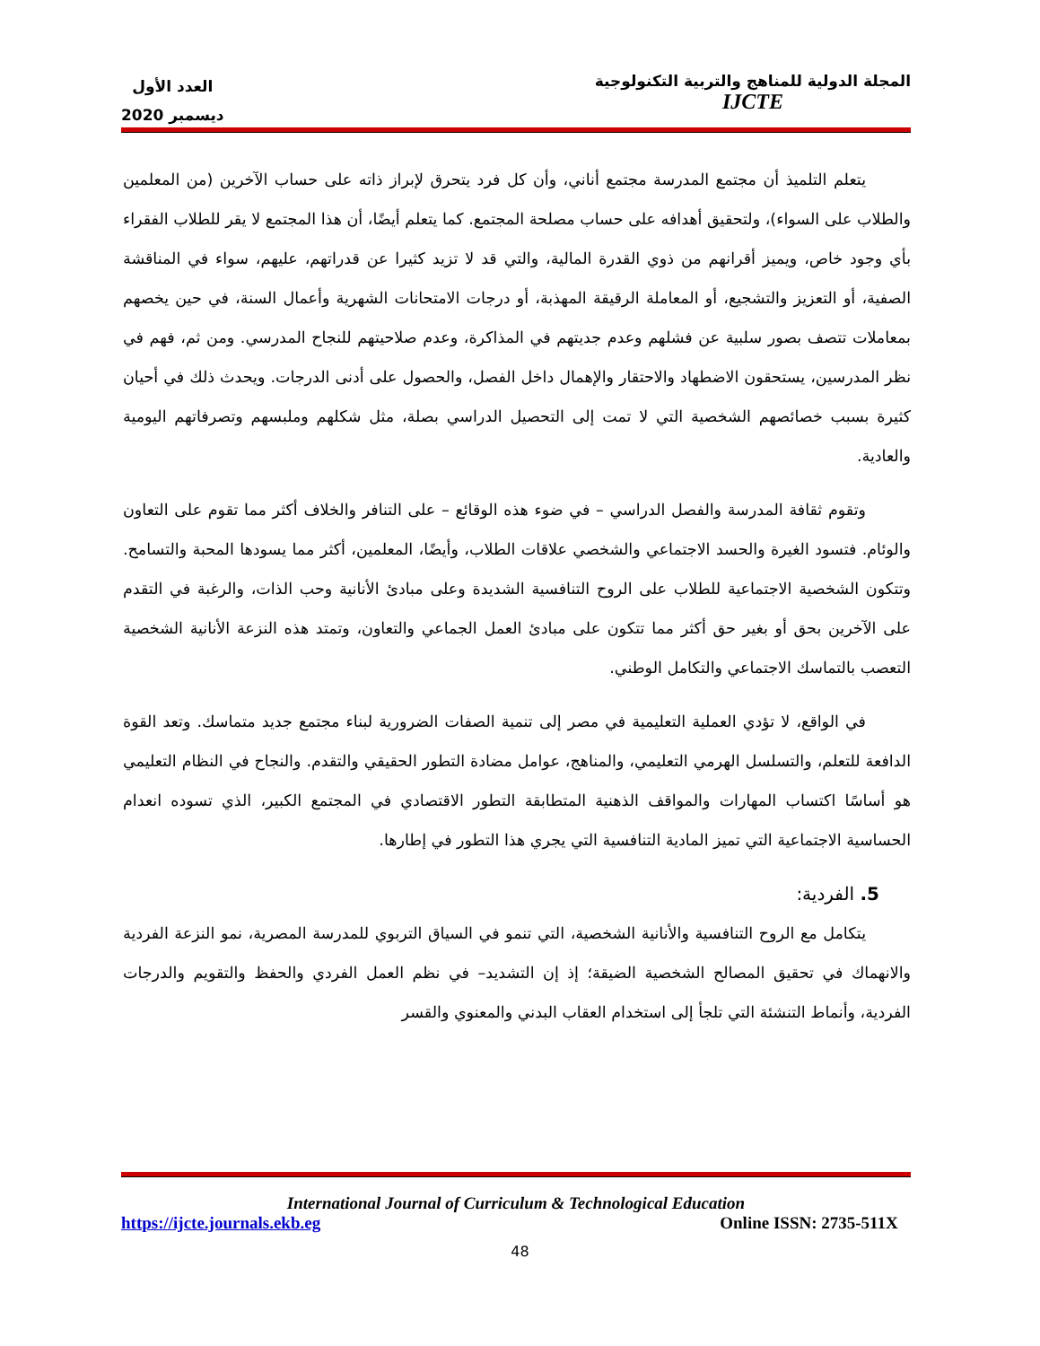المجلة الدولية للمناهج والتربية التكنولوجية
IJCTE
العدد الأول
ديسمبر 2020
يتعلم التلميذ أن مجتمع المدرسة مجتمع أناني، وأن كل فرد يتحرق لإبراز ذاته على حساب الآخرين (من المعلمين والطلاب على السواء)، ولتحقيق أهدافه على حساب مصلحة المجتمع. كما يتعلم أيضًا، أن هذا المجتمع لا يقر للطلاب الفقراء بأي وجود خاص، ويميز أقرانهم من ذوي القدرة المالية، والتي قد لا تزيد كثيرا عن قدراتهم، عليهم، سواء في المناقشة الصفية، أو التعزيز والتشجيع، أو المعاملة الرقيقة المهذبة، أو درجات الامتحانات الشهرية وأعمال السنة، في حين يخصهم بمعاملات تتصف بصور سلبية عن فشلهم وعدم جديتهم في المذاكرة، وعدم صلاحيتهم للنجاح المدرسي. ومن ثم، فهم في نظر المدرسين، يستحقون الاضطهاد والاحتقار والإهمال داخل الفصل، والحصول على أدنى الدرجات. ويحدث ذلك في أحيان كثيرة بسبب خصائصهم الشخصية التي لا تمت إلى التحصيل الدراسي بصلة، مثل شكلهم وملبسهم وتصرفاتهم اليومية والعادية.
وتقوم ثقافة المدرسة والفصل الدراسي – في ضوء هذه الوقائع – على التنافر والخلاف أكثر مما تقوم على التعاون والوئام. فتسود الغيرة والحسد الاجتماعي والشخصي علاقات الطلاب، وأيضًا، المعلمين، أكثر مما يسودها المحبة والتسامح. وتتكون الشخصية الاجتماعية للطلاب على الروح التنافسية الشديدة وعلى مبادئ الأنانية وحب الذات، والرغبة في التقدم على الآخرين بحق أو بغير حق أكثر مما تتكون على مبادئ العمل الجماعي والتعاون، وتمتد هذه النزعة الأنانية الشخصية التعصب بالتماسك الاجتماعي والتكامل الوطني.
في الواقع، لا تؤدي العملية التعليمية في مصر إلى تنمية الصفات الضرورية لبناء مجتمع جديد متماسك. وتعد القوة الدافعة للتعلم، والتسلسل الهرمي التعليمي، والمناهج، عوامل مضادة التطور الحقيقي والتقدم. والنجاح في النظام التعليمي هو أساسًا اكتساب المهارات والمواقف الذهنية المتطابقة التطور الاقتصادي في المجتمع الكبير، الذي تسوده انعدام الحساسية الاجتماعية التي تميز المادية التنافسية التي يجري هذا التطور في إطارها.
5. الفردية:
يتكامل مع الروح التنافسية والأنانية الشخصية، التي تنمو في السياق التربوي للمدرسة المصرية، نمو النزعة الفردية والانهماك في تحقيق المصالح الشخصية الضيقة؛ إذ إن التشديد– في نظم العمل الفردي والحفظ والتقويم والدرجات الفردية، وأنماط التنشئة التي تلجأ إلى استخدام العقاب البدني والمعنوي والقسر
International Journal of Curriculum & Technological Education
https://ijcte.journals.ekb.eg Online ISSN: 2735-511X
48